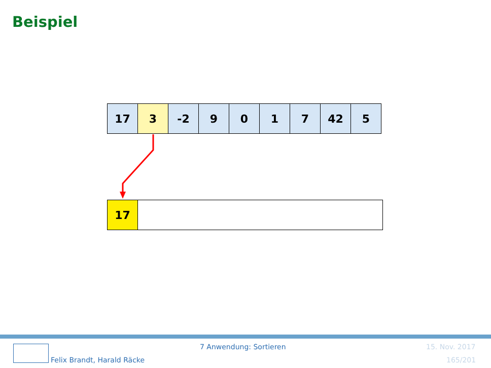Beispiel
| 17 | 3 | -2 | 9 | 0 | 1 | 7 | 42 | 5 |
| 17 | |
7 Anwendung: Sortieren 15. Nov. 2017
Felix Brandt, Harald Räcke 165/201